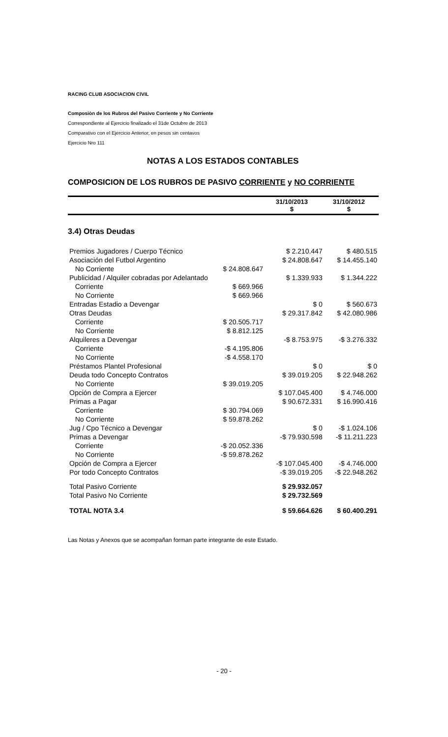RACING CLUB ASOCIACION CIVIL
Composiòn de los Rubros del Pasivo Corriente y No Corriente
Correspondiente al Ejercicio finalizado el 31de Octubre de 2013
Comparativo con el Ejercicio Anterior, en pesos sin centavos
Ejercicio Nro 111
NOTAS A LOS ESTADOS CONTABLES
COMPOSICION DE LOS RUBROS DE PASIVO CORRIENTE y NO CORRIENTE
| | | 31/10/2013 $ | 31/10/2012 $ |
| --- | --- | --- | --- |
| 3.4) Otras Deudas | | | |
| Premios Jugadores / Cuerpo Técnico | | $ 2.210.447 | $ 480.515 |
| Asociación del Futbol Argentino | | $ 24.808.647 | $ 14.455.140 |
| No Corriente | $ 24.808.647 | | |
| Publicidad / Alquiler cobradas por Adelantado | | $ 1.339.933 | $ 1.344.222 |
| Corriente | $ 669.966 | | |
| No Corriente | $ 669.966 | | |
| Entradas Estadio a Devengar | | $ 0 | $ 560.673 |
| Otras Deudas | | $ 29.317.842 | $ 42.080.986 |
| Corriente | $ 20.505.717 | | |
| No Corriente | $ 8.812.125 | | |
| Alquileres a Devengar | | -$ 8.753.975 | -$ 3.276.332 |
| Corriente | -$ 4.195.806 | | |
| No Corriente | -$ 4.558.170 | | |
| Préstamos Plantel Profesional | | $ 0 | $ 0 |
| Deuda todo Concepto Contratos | | $ 39.019.205 | $ 22.948.262 |
| No Corriente | $ 39.019.205 | | |
| Opción de Compra a Ejercer | | $ 107.045.400 | $ 4.746.000 |
| Primas a Pagar | | $ 90.672.331 | $ 16.990.416 |
| Corriente | $ 30.794.069 | | |
| No Corriente | $ 59.878.262 | | |
| Jug / Cpo Técnico a Devengar | | $ 0 | -$ 1.024.106 |
| Primas a Devengar | | -$ 79.930.598 | -$ 11.211.223 |
| Corriente | -$ 20.052.336 | | |
| No Corriente | -$ 59.878.262 | | |
| Opción de Compra a Ejercer | | -$ 107.045.400 | -$ 4.746.000 |
| Por todo Concepto Contratos | | -$ 39.019.205 | -$ 22.948.262 |
| Total Pasivo Corriente | | $ 29.932.057 | |
| Total Pasivo No Corriente | | $ 29.732.569 | |
| TOTAL NOTA 3.4 | | $ 59.664.626 | $ 60.400.291 |
Las Notas y Anexos que se acompañan forman parte integrante de este Estado.
- 20 -